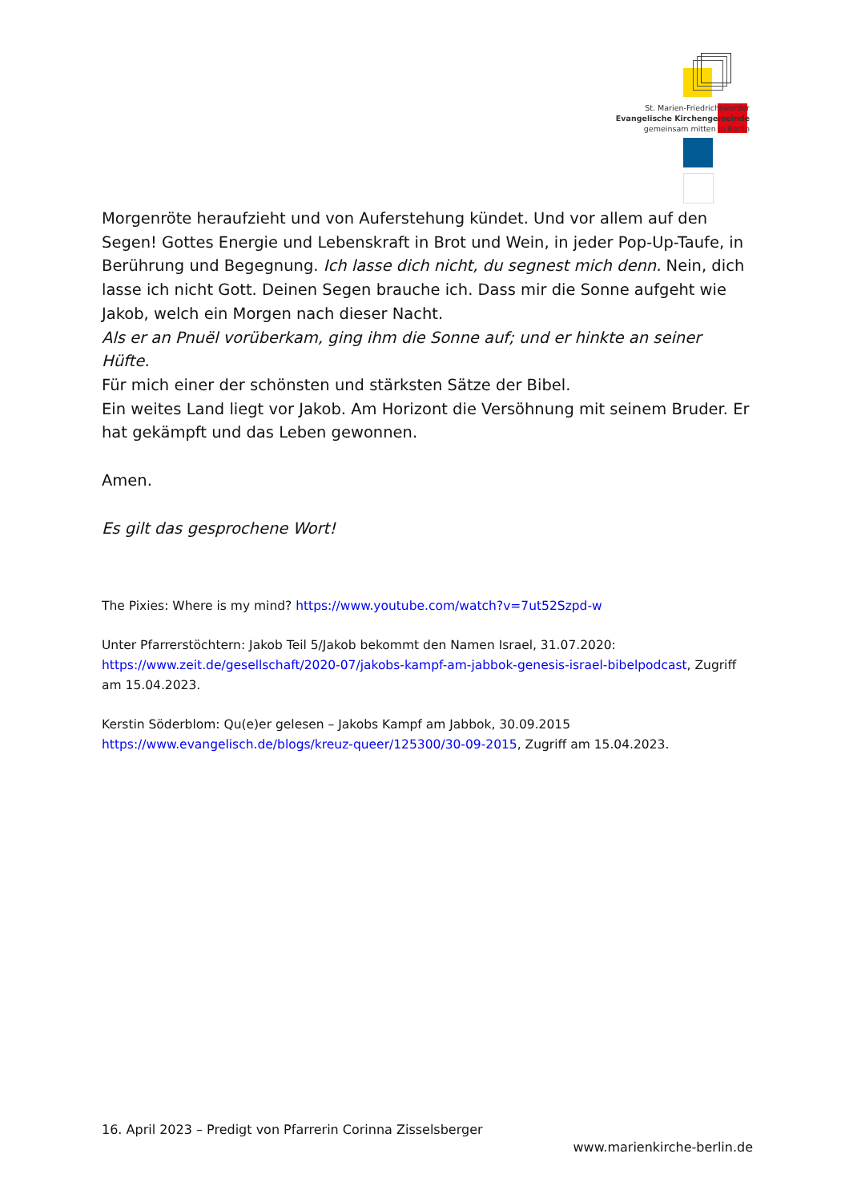St. Marien-Friedrichswerder
Evangelische Kirchengemeinde
gemeinsam mitten in Berlin
Morgenröte heraufzieht und von Auferstehung kündet. Und vor allem auf den Segen! Gottes Energie und Lebenskraft in Brot und Wein, in jeder Pop-Up-Taufe, in Berührung und Begegnung. Ich lasse dich nicht, du segnest mich denn. Nein, dich lasse ich nicht Gott. Deinen Segen brauche ich. Dass mir die Sonne aufgeht wie Jakob, welch ein Morgen nach dieser Nacht.
Als er an Pnuël vorüberkam, ging ihm die Sonne auf; und er hinkte an seiner Hüfte.
Für mich einer der schönsten und stärksten Sätze der Bibel.
Ein weites Land liegt vor Jakob. Am Horizont die Versöhnung mit seinem Bruder. Er hat gekämpft und das Leben gewonnen.
Amen.
Es gilt das gesprochene Wort!
The Pixies: Where is my mind? https://www.youtube.com/watch?v=7ut52Szpd-w
Unter Pfarrerstöchtern: Jakob Teil 5/Jakob bekommt den Namen Israel, 31.07.2020: https://www.zeit.de/gesellschaft/2020-07/jakobs-kampf-am-jabbok-genesis-israel-bibelpodcast, Zugriff am 15.04.2023.
Kerstin Söderblom: Qu(e)er gelesen – Jakobs Kampf am Jabbok, 30.09.2015 https://www.evangelisch.de/blogs/kreuz-queer/125300/30-09-2015, Zugriff am 15.04.2023.
16. April 2023 – Predigt von Pfarrerin Corinna Zisselsberger
www.marienkirche-berlin.de